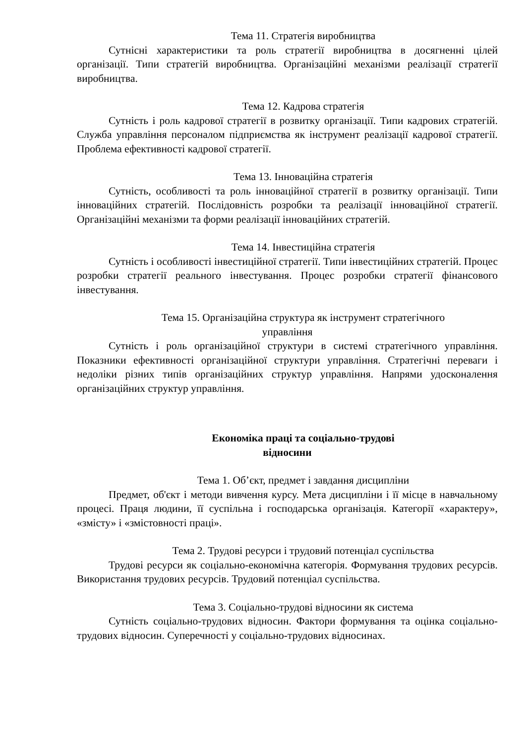Тема 11. Стратегія виробництва
Сутнісні характеристики та роль стратегії виробництва в досягненні цілей організації. Типи стратегій виробництва. Організаційні механізми реалізації стратегії виробництва.
Тема 12. Кадрова стратегія
Сутність і роль кадрової стратегії в розвитку організації. Типи кадрових стратегій. Служба управління персоналом підприємства як інструмент реалізації кадрової стратегії. Проблема ефективності кадрової стратегії.
Тема 13. Інноваційна стратегія
Сутність, особливості та роль інноваційної стратегії в розвитку організації. Типи інноваційних стратегій. Послідовність розробки та реалізації інноваційної стратегії. Організаційні механізми та форми реалізації інноваційних стратегій.
Тема 14. Інвестиційна стратегія
Сутність і особливості інвестиційної стратегії. Типи інвестиційних стратегій. Процес розробки стратегії реального інвестування. Процес розробки стратегії фінансового інвестування.
Тема 15. Організаційна структура як інструмент стратегічного
управління
Сутність і роль організаційної структури в системі стратегічного управління. Показники ефективності організаційної структури управління. Стратегічні переваги і недоліки різних типів організаційних структур управління. Напрями удосконалення організаційних структур управління.
Економіка праці та соціально-трудові
відносини
Тема 1. Об’єкт, предмет і завдання дисципліни
Предмет, об'єкт і методи вивчення курсу. Мета дисципліни і її місце в навчальному процесі. Праця людини, її суспільна і господарська організація. Категорії «характеру», «змісту» і «змістовності праці».
Тема 2. Трудові ресурси і трудовий потенціал суспільства
Трудові ресурси як соціально-економічна категорія. Формування трудових ресурсів. Використання трудових ресурсів. Трудовий потенціал суспільства.
Тема 3. Соціально-трудові відносини як система
Сутність соціально-трудових відносин. Фактори формування та оцінка соціально-трудових відносин. Суперечності у соціально-трудових відносинах.